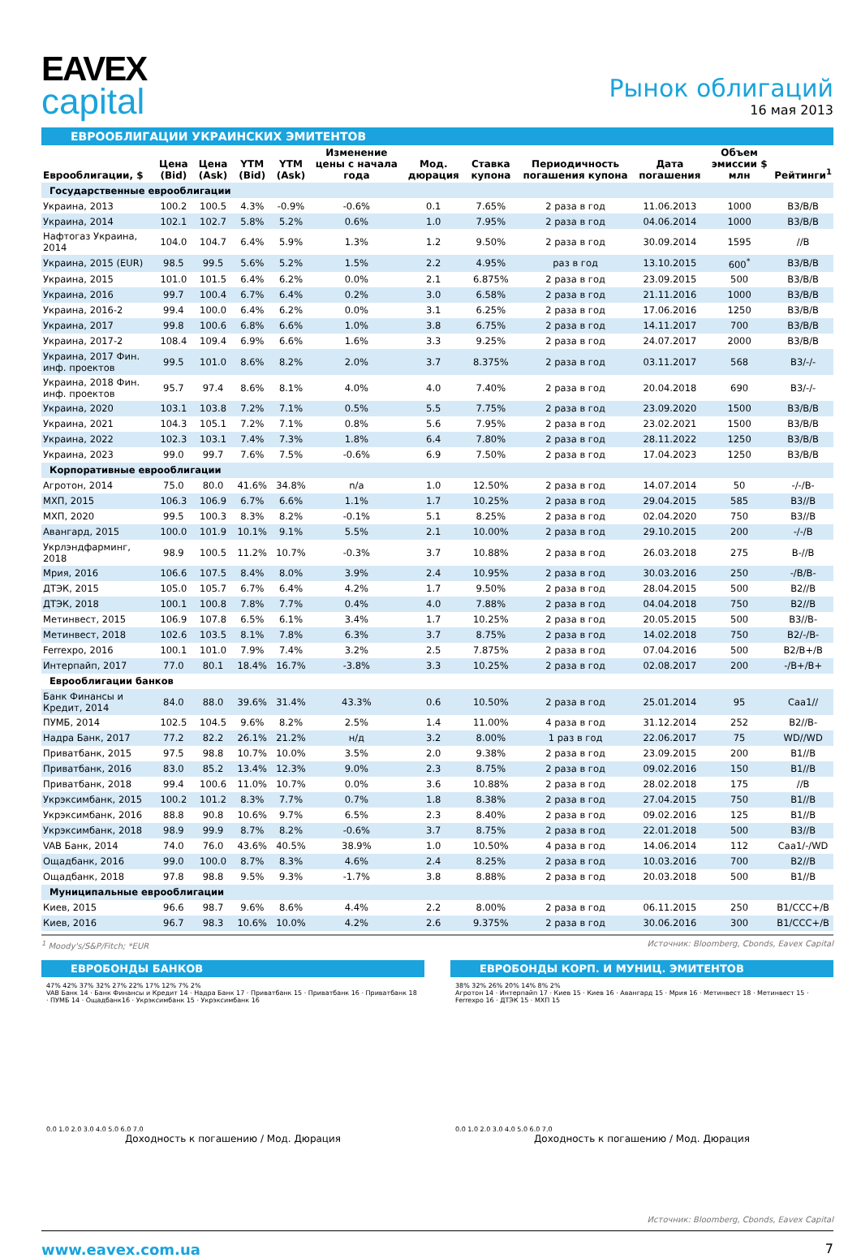EAVEX
capital
Рынок облигаций
16 мая 2013
ЕВРООБЛИГАЦИИ УКРАИНСКИХ ЭМИТЕНТОВ
| Еврооблигации, $ | Цена (Bid) | Цена (Ask) | YTM (Bid) | YTM (Ask) | Изменение цены с начала года | Мод. дюрация | Ставка купона | Периодичность погашения купона | Дата погашения | Объем эмиссии $ млн | Рейтинги<sup>1</sup> |
| --- | --- | --- | --- | --- | --- | --- | --- | --- | --- | --- | --- |
| Государственные еврооблигации | | | | | | | | | | | |
| Украина, 2013 | 100.2 | 100.5 | 4.3% | -0.9% | -0.6% | 0.1 | 7.65% | 2 раза в год | 11.06.2013 | 1000 | B3/B/B |
| Украина, 2014 | 102.1 | 102.7 | 5.8% | 5.2% | 0.6% | 1.0 | 7.95% | 2 раза в год | 04.06.2014 | 1000 | B3/B/B |
| Нафтогаз Украина, 2014 | 104.0 | 104.7 | 6.4% | 5.9% | 1.3% | 1.2 | 9.50% | 2 раза в год | 30.09.2014 | 1595 | //B |
| Украина, 2015 (EUR) | 98.5 | 99.5 | 5.6% | 5.2% | 1.5% | 2.2 | 4.95% | раз в год | 13.10.2015 | 600<sup>*</sup> | B3/B/B |
| Украина, 2015 | 101.0 | 101.5 | 6.4% | 6.2% | 0.0% | 2.1 | 6.875% | 2 раза в год | 23.09.2015 | 500 | B3/B/B |
| Украина, 2016 | 99.7 | 100.4 | 6.7% | 6.4% | 0.2% | 3.0 | 6.58% | 2 раза в год | 21.11.2016 | 1000 | B3/B/B |
| Украина, 2016-2 | 99.4 | 100.0 | 6.4% | 6.2% | 0.0% | 3.1 | 6.25% | 2 раза в год | 17.06.2016 | 1250 | B3/B/B |
| Украина, 2017 | 99.8 | 100.6 | 6.8% | 6.6% | 1.0% | 3.8 | 6.75% | 2 раза в год | 14.11.2017 | 700 | B3/B/B |
| Украина, 2017-2 | 108.4 | 109.4 | 6.9% | 6.6% | 1.6% | 3.3 | 9.25% | 2 раза в год | 24.07.2017 | 2000 | B3/B/B |
| Украина, 2017 Фин. инф. проектов | 99.5 | 101.0 | 8.6% | 8.2% | 2.0% | 3.7 | 8.375% | 2 раза в год | 03.11.2017 | 568 | B3/-/- |
| Украина, 2018 Фин. инф. проектов | 95.7 | 97.4 | 8.6% | 8.1% | 4.0% | 4.0 | 7.40% | 2 раза в год | 20.04.2018 | 690 | B3/-/- |
| Украина, 2020 | 103.1 | 103.8 | 7.2% | 7.1% | 0.5% | 5.5 | 7.75% | 2 раза в год | 23.09.2020 | 1500 | B3/B/B |
| Украина, 2021 | 104.3 | 105.1 | 7.2% | 7.1% | 0.8% | 5.6 | 7.95% | 2 раза в год | 23.02.2021 | 1500 | B3/B/B |
| Украина, 2022 | 102.3 | 103.1 | 7.4% | 7.3% | 1.8% | 6.4 | 7.80% | 2 раза в год | 28.11.2022 | 1250 | B3/B/B |
| Украина, 2023 | 99.0 | 99.7 | 7.6% | 7.5% | -0.6% | 6.9 | 7.50% | 2 раза в год | 17.04.2023 | 1250 | B3/B/B |
| Корпоративные еврооблигации | | | | | | | | | | | |
| Агротон, 2014 | 75.0 | 80.0 | 41.6% | 34.8% | n/a | 1.0 | 12.50% | 2 раза в год | 14.07.2014 | 50 | -/-/B- |
| МХП, 2015 | 106.3 | 106.9 | 6.7% | 6.6% | 1.1% | 1.7 | 10.25% | 2 раза в год | 29.04.2015 | 585 | B3//B |
| МХП, 2020 | 99.5 | 100.3 | 8.3% | 8.2% | -0.1% | 5.1 | 8.25% | 2 раза в год | 02.04.2020 | 750 | B3//B |
| Авангард, 2015 | 100.0 | 101.9 | 10.1% | 9.1% | 5.5% | 2.1 | 10.00% | 2 раза в год | 29.10.2015 | 200 | -/-/B |
| Укрлэндфарминг, 2018 | 98.9 | 100.5 | 11.2% | 10.7% | -0.3% | 3.7 | 10.88% | 2 раза в год | 26.03.2018 | 275 | B-//B |
| Мрия, 2016 | 106.6 | 107.5 | 8.4% | 8.0% | 3.9% | 2.4 | 10.95% | 2 раза в год | 30.03.2016 | 250 | -/B/B- |
| ДТЭК, 2015 | 105.0 | 105.7 | 6.7% | 6.4% | 4.2% | 1.7 | 9.50% | 2 раза в год | 28.04.2015 | 500 | B2//B |
| ДТЭК, 2018 | 100.1 | 100.8 | 7.8% | 7.7% | 0.4% | 4.0 | 7.88% | 2 раза в год | 04.04.2018 | 750 | B2//B |
| Метинвест, 2015 | 106.9 | 107.8 | 6.5% | 6.1% | 3.4% | 1.7 | 10.25% | 2 раза в год | 20.05.2015 | 500 | B3//B- |
| Метинвест, 2018 | 102.6 | 103.5 | 8.1% | 7.8% | 6.3% | 3.7 | 8.75% | 2 раза в год | 14.02.2018 | 750 | B2/-/B- |
| Ferrexpo, 2016 | 100.1 | 101.0 | 7.9% | 7.4% | 3.2% | 2.5 | 7.875% | 2 раза в год | 07.04.2016 | 500 | B2/B+/B |
| Интерпайп, 2017 | 77.0 | 80.1 | 18.4% | 16.7% | -3.8% | 3.3 | 10.25% | 2 раза в год | 02.08.2017 | 200 | -/B+/B+ |
| Еврооблигации банков | | | | | | | | | | | |
| Банк Финансы и Кредит, 2014 | 84.0 | 88.0 | 39.6% | 31.4% | 43.3% | 0.6 | 10.50% | 2 раза в год | 25.01.2014 | 95 | Caa1// |
| ПУМБ, 2014 | 102.5 | 104.5 | 9.6% | 8.2% | 2.5% | 1.4 | 11.00% | 4 раза в год | 31.12.2014 | 252 | B2//B- |
| Надра Банк, 2017 | 77.2 | 82.2 | 26.1% | 21.2% | н/д | 3.2 | 8.00% | 1 раз в год | 22.06.2017 | 75 | WD//WD |
| Приватбанк, 2015 | 97.5 | 98.8 | 10.7% | 10.0% | 3.5% | 2.0 | 9.38% | 2 раза в год | 23.09.2015 | 200 | B1//B |
| Приватбанк, 2016 | 83.0 | 85.2 | 13.4% | 12.3% | 9.0% | 2.3 | 8.75% | 2 раза в год | 09.02.2016 | 150 | B1//B |
| Приватбанк, 2018 | 99.4 | 100.6 | 11.0% | 10.7% | 0.0% | 3.6 | 10.88% | 2 раза в год | 28.02.2018 | 175 | //B |
| Укрэксимбанк, 2015 | 100.2 | 101.2 | 8.3% | 7.7% | 0.7% | 1.8 | 8.38% | 2 раза в год | 27.04.2015 | 750 | B1//B |
| Укрэксимбанк, 2016 | 88.8 | 90.8 | 10.6% | 9.7% | 6.5% | 2.3 | 8.40% | 2 раза в год | 09.02.2016 | 125 | B1//B |
| Укрэксимбанк, 2018 | 98.9 | 99.9 | 8.7% | 8.2% | -0.6% | 3.7 | 8.75% | 2 раза в год | 22.01.2018 | 500 | B3//B |
| VAB Банк, 2014 | 74.0 | 76.0 | 43.6% | 40.5% | 38.9% | 1.0 | 10.50% | 4 раза в год | 14.06.2014 | 112 | Caa1/-/WD |
| Ощадбанк, 2016 | 99.0 | 100.0 | 8.7% | 8.3% | 4.6% | 2.4 | 8.25% | 2 раза в год | 10.03.2016 | 700 | B2//B |
| Ощадбанк, 2018 | 97.8 | 98.8 | 9.5% | 9.3% | -1.7% | 3.8 | 8.88% | 2 раза в год | 20.03.2018 | 500 | B1//B |
| Муниципальные еврооблигации | | | | | | | | | | | |
| Киев, 2015 | 96.6 | 98.7 | 9.6% | 8.6% | 4.4% | 2.2 | 8.00% | 2 раза в год | 06.11.2015 | 250 | B1/CCC+/B |
| Киев, 2016 | 96.7 | 98.3 | 10.6% | 10.0% | 4.2% | 2.6 | 9.375% | 2 раза в год | 30.06.2016 | 300 | B1/CCC+/B |
<sup>1</sup> Moody's/S&P/Fitch; *EUR Источник: Bloomberg, Cbonds, Eavex Capital
ЕВРОБОНДЫ БАНКОВ
47% 42% 37% 32% 27% 22% 17% 12% 7% 2%
VAB Банк 14 · Банк Финансы и Кредит 14 · Надра Банк 17 · Приватбанк 15 · Приватбанк 16 · Приватбанк 18 · ПУМБ 14 · Ощадбанк16 · Укрэксимбанк 15 · Укрэксимбанк 16
0.0 1.0 2.0 3.0 4.0 5.0 6.0 7.0
Доходность к погашению / Мод. Дюрация
ЕВРОБОНДЫ КОРП. И МУНИЦ. ЭМИТЕНТОВ
38% 32% 26% 20% 14% 8% 2%
Агротон 14 · Интерпайп 17 · Киев 15 · Киев 16 · Авангард 15 · Мрия 16 · Метинвест 18 · Метинвест 15 · Ferrexpo 16 · ДТЭК 15 · МХП 15
0.0 1.0 2.0 3.0 4.0 5.0 6.0 7.0
Доходность к погашению / Мод. Дюрация
Источник: Bloomberg, Cbonds, Eavex Capital
www.eavex.com.ua 7